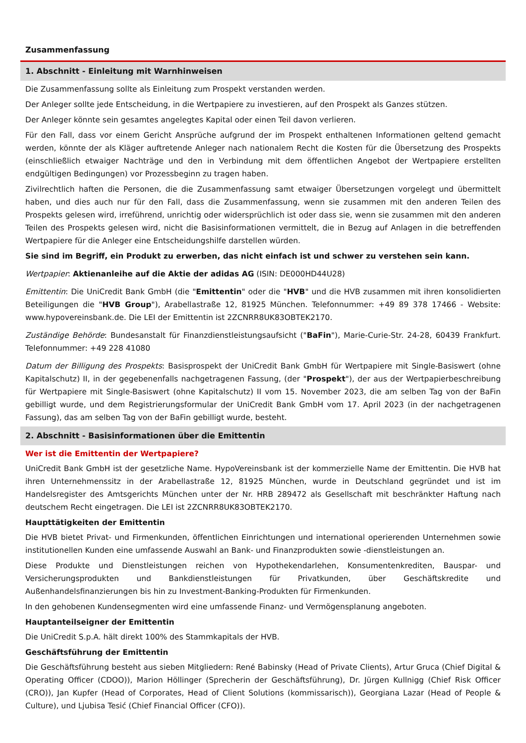Zusammenfassung
1. Abschnitt - Einleitung mit Warnhinweisen
Die Zusammenfassung sollte als Einleitung zum Prospekt verstanden werden.
Der Anleger sollte jede Entscheidung, in die Wertpapiere zu investieren, auf den Prospekt als Ganzes stützen.
Der Anleger könnte sein gesamtes angelegtes Kapital oder einen Teil davon verlieren.
Für den Fall, dass vor einem Gericht Ansprüche aufgrund der im Prospekt enthaltenen Informationen geltend gemacht werden, könnte der als Kläger auftretende Anleger nach nationalem Recht die Kosten für die Übersetzung des Prospekts (einschließlich etwaiger Nachträge und den in Verbindung mit dem öffentlichen Angebot der Wertpapiere erstellten endgültigen Bedingungen) vor Prozessbeginn zu tragen haben.
Zivilrechtlich haften die Personen, die die Zusammenfassung samt etwaiger Übersetzungen vorgelegt und übermittelt haben, und dies auch nur für den Fall, dass die Zusammenfassung, wenn sie zusammen mit den anderen Teilen des Prospekts gelesen wird, irreführend, unrichtig oder widersprüchlich ist oder dass sie, wenn sie zusammen mit den anderen Teilen des Prospekts gelesen wird, nicht die Basisinformationen vermittelt, die in Bezug auf Anlagen in die betreffenden Wertpapiere für die Anleger eine Entscheidungshilfe darstellen würden.
Sie sind im Begriff, ein Produkt zu erwerben, das nicht einfach ist und schwer zu verstehen sein kann.
Wertpapier: Aktienanleihe auf die Aktie der adidas AG (ISIN: DE000HD44U28)
Emittentin: Die UniCredit Bank GmbH (die "Emittentin" oder die "HVB" und die HVB zusammen mit ihren konsolidierten Beteiligungen die "HVB Group"), Arabellastraße 12, 81925 München. Telefonnummer: +49 89 378 17466 - Website: www.hypovereinsbank.de. Die LEI der Emittentin ist 2ZCNRR8UK83OBTEK2170.
Zuständige Behörde: Bundesanstalt für Finanzdienstleistungsaufsicht ("BaFin"), Marie-Curie-Str. 24-28, 60439 Frankfurt. Telefonnummer: +49 228 41080
Datum der Billigung des Prospekts: Basisprospekt der UniCredit Bank GmbH für Wertpapiere mit Single-Basiswert (ohne Kapitalschutz) II, in der gegebenenfalls nachgetragenen Fassung, (der "Prospekt"), der aus der Wertpapierbeschreibung für Wertpapiere mit Single-Basiswert (ohne Kapitalschutz) II vom 15. November 2023, die am selben Tag von der BaFin gebilligt wurde, und dem Registrierungsformular der UniCredit Bank GmbH vom 17. April 2023 (in der nachgetragenen Fassung), das am selben Tag von der BaFin gebilligt wurde, besteht.
2. Abschnitt - Basisinformationen über die Emittentin
Wer ist die Emittentin der Wertpapiere?
UniCredit Bank GmbH ist der gesetzliche Name. HypoVereinsbank ist der kommerzielle Name der Emittentin. Die HVB hat ihren Unternehmenssitz in der Arabellastraße 12, 81925 München, wurde in Deutschland gegründet und ist im Handelsregister des Amtsgerichts München unter der Nr. HRB 289472 als Gesellschaft mit beschränkter Haftung nach deutschem Recht eingetragen. Die LEI ist 2ZCNRR8UK83OBTEK2170.
Haupttätigkeiten der Emittentin
Die HVB bietet Privat- und Firmenkunden, öffentlichen Einrichtungen und international operierenden Unternehmen sowie institutionellen Kunden eine umfassende Auswahl an Bank- und Finanzprodukten sowie -dienstleistungen an.
Diese Produkte und Dienstleistungen reichen von Hypothekendarlehen, Konsumentenkrediten, Bauspar- und Versicherungsprodukten und Bankdienstleistungen für Privatkunden, über Geschäftskredite und Außenhandelsfinanzierungen bis hin zu Investment-Banking-Produkten für Firmenkunden.
In den gehobenen Kundensegmenten wird eine umfassende Finanz- und Vermögensplanung angeboten.
Hauptanteilseigner der Emittentin
Die UniCredit S.p.A. hält direkt 100% des Stammkapitals der HVB.
Geschäftsführung der Emittentin
Die Geschäftsführung besteht aus sieben Mitgliedern: René Babinsky (Head of Private Clients), Artur Gruca (Chief Digital & Operating Officer (CDOO)), Marion Höllinger (Sprecherin der Geschäftsführung), Dr. Jürgen Kullnigg (Chief Risk Officer (CRO)), Jan Kupfer (Head of Corporates, Head of Client Solutions (kommissarisch)), Georgiana Lazar (Head of People & Culture), und Ljubisa Tesić (Chief Financial Officer (CFO)).